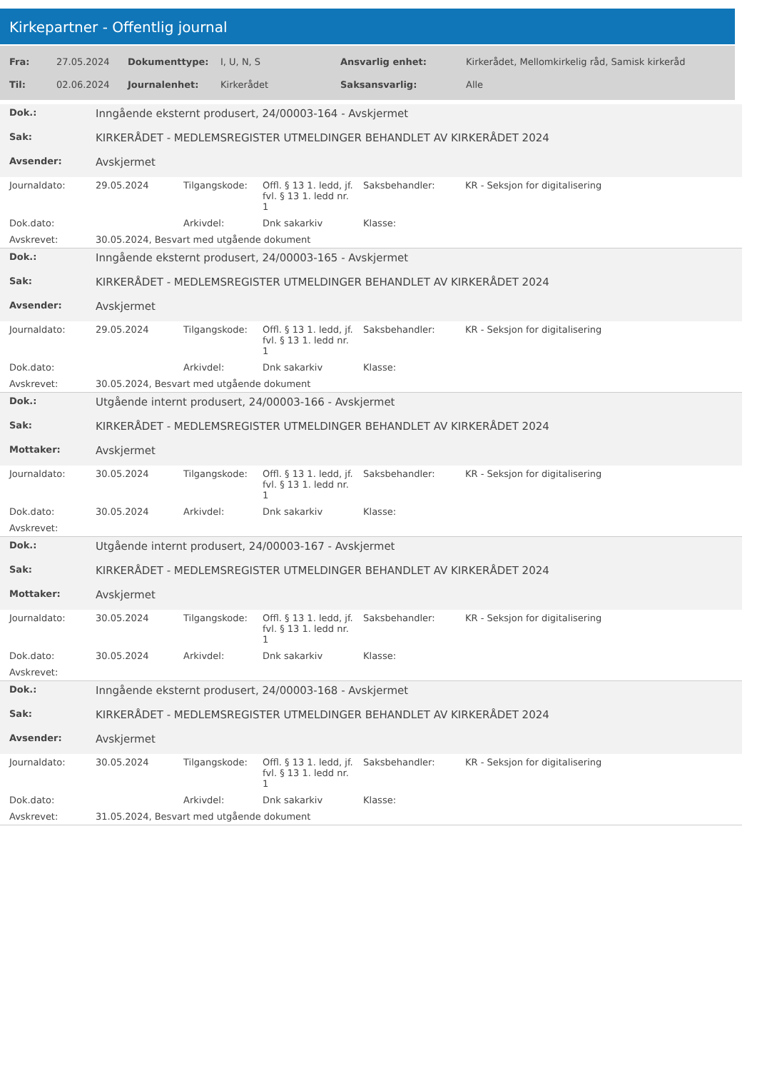Kirkepartner - Offentlig journal
| Fra: | 27.05.2024 | Dokumenttype: | I, U, N, S | Ansvarlig enhet: | Kirkerådet, Mellomkirkelig råd, Samisk kirkeråd |
| Til: | 02.06.2024 | Journalenhet: | Kirkerådet | Saksansvarlig: | Alle |
| Dok.: | Inngående eksternt produsert, 24/00003-164 - Avskjermet | | | | |
| Sak: | KIRKERÅDET - MEDLEMSREGISTER UTMELDINGER BEHANDLET AV KIRKERÅDET 2024 | | | | |
| Avsender: | Avskjermet | | | | |
| Journaldato: | 29.05.2024 | Tilgangskode: | Offl. § 13 1. ledd, jf. fvl. § 13 1. ledd nr. 1 | Saksbehandler: | KR - Seksjon for digitalisering |
| Dok.dato: | | Arkivdel: | Dnk sakarkiv | Klasse: | |
| Avskrevet: | 30.05.2024, Besvart med utgående dokument | | | | |
| Dok.: | Inngående eksternt produsert, 24/00003-165 - Avskjermet | | | | |
| Sak: | KIRKERÅDET - MEDLEMSREGISTER UTMELDINGER BEHANDLET AV KIRKERÅDET 2024 | | | | |
| Avsender: | Avskjermet | | | | |
| Journaldato: | 29.05.2024 | Tilgangskode: | Offl. § 13 1. ledd, jf. fvl. § 13 1. ledd nr. 1 | Saksbehandler: | KR - Seksjon for digitalisering |
| Dok.dato: | | Arkivdel: | Dnk sakarkiv | Klasse: | |
| Avskrevet: | 30.05.2024, Besvart med utgående dokument | | | | |
| Dok.: | Utgående internt produsert, 24/00003-166 - Avskjermet | | | | |
| Sak: | KIRKERÅDET - MEDLEMSREGISTER UTMELDINGER BEHANDLET AV KIRKERÅDET 2024 | | | | |
| Mottaker: | Avskjermet | | | | |
| Journaldato: | 30.05.2024 | Tilgangskode: | Offl. § 13 1. ledd, jf. fvl. § 13 1. ledd nr. 1 | Saksbehandler: | KR - Seksjon for digitalisering |
| Dok.dato: | 30.05.2024 | Arkivdel: | Dnk sakarkiv | Klasse: | |
| Avskrevet: | | | | | |
| Dok.: | Utgående internt produsert, 24/00003-167 - Avskjermet | | | | |
| Sak: | KIRKERÅDET - MEDLEMSREGISTER UTMELDINGER BEHANDLET AV KIRKERÅDET 2024 | | | | |
| Mottaker: | Avskjermet | | | | |
| Journaldato: | 30.05.2024 | Tilgangskode: | Offl. § 13 1. ledd, jf. fvl. § 13 1. ledd nr. 1 | Saksbehandler: | KR - Seksjon for digitalisering |
| Dok.dato: | 30.05.2024 | Arkivdel: | Dnk sakarkiv | Klasse: | |
| Avskrevet: | | | | | |
| Dok.: | Inngående eksternt produsert, 24/00003-168 - Avskjermet | | | | |
| Sak: | KIRKERÅDET - MEDLEMSREGISTER UTMELDINGER BEHANDLET AV KIRKERÅDET 2024 | | | | |
| Avsender: | Avskjermet | | | | |
| Journaldato: | 30.05.2024 | Tilgangskode: | Offl. § 13 1. ledd, jf. fvl. § 13 1. ledd nr. 1 | Saksbehandler: | KR - Seksjon for digitalisering |
| Dok.dato: | | Arkivdel: | Dnk sakarkiv | Klasse: | |
| Avskrevet: | 31.05.2024, Besvart med utgående dokument | | | | |